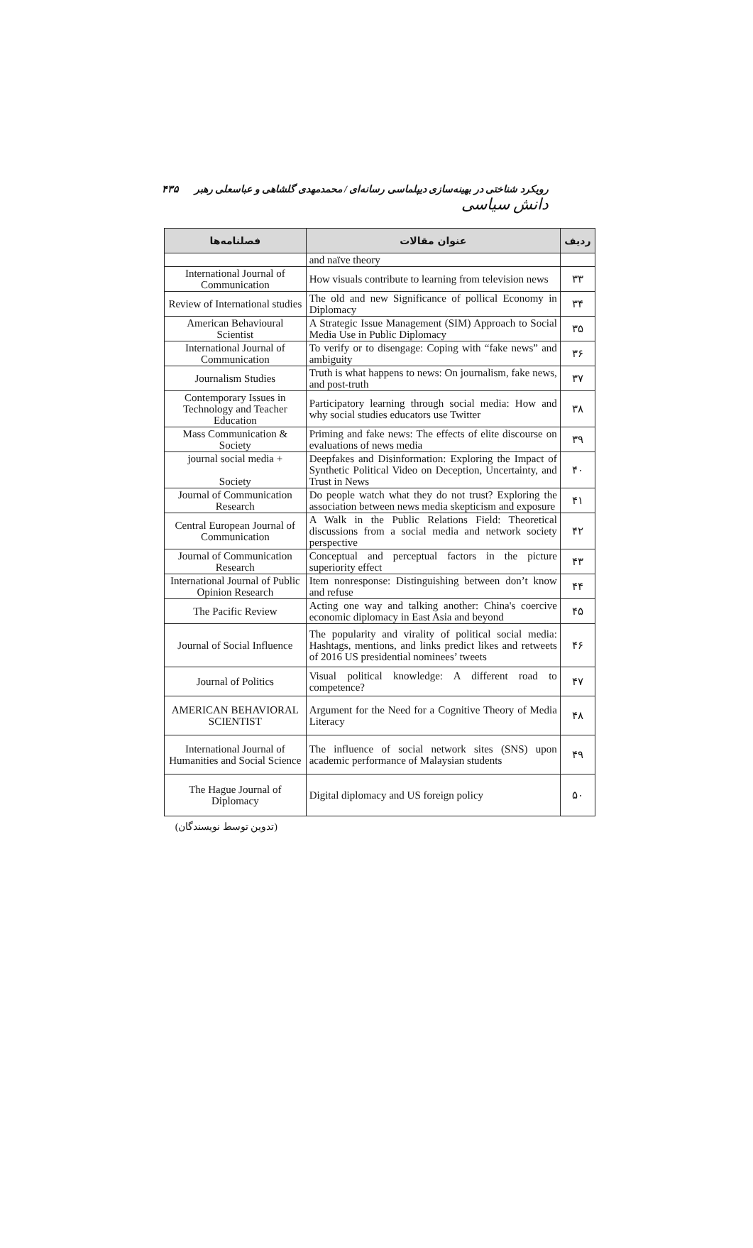رویکرد شناختی در بهینه‌سازی دیپلماسی رسانه‌ای / محمدمهدی گلشاهی و عباسعلی رهبر دانش سیاسی ۴۳۵
| ردیف | عنوان مقالات | فصلنامه‌ها |
| --- | --- | --- |
| | and naïve theory | |
| ۳۳ | How visuals contribute to learning from television news | International Journal of Communication |
| ۳۴ | The old and new Significance of pollical Economy in Diplomacy | Review of International studies |
| ۳۵ | A Strategic Issue Management (SIM) Approach to Social Media Use in Public Diplomacy | American Behavioural Scientist |
| ۳۶ | To verify or to disengage: Coping with “fake news” and ambiguity | International Journal of Communication |
| ۳۷ | Truth is what happens to news: On journalism, fake news, and post-truth | Journalism Studies |
| ۳۸ | Participatory learning through social media: How and why social studies educators use Twitter | Contemporary Issues in Technology and Teacher Education |
| ۳۹ | Priming and fake news: The effects of elite discourse on evaluations of news media | Mass Communication & Society |
| ۴۰ | Deepfakes and Disinformation: Exploring the Impact of Synthetic Political Video on Deception, Uncertainty, and Trust in News | journal social media + Society |
| ۴۱ | Do people watch what they do not trust? Exploring the association between news media skepticism and exposure | Journal of Communication Research |
| ۴۲ | A Walk in the Public Relations Field: Theoretical discussions from a social media and network society perspective | Central European Journal of Communication |
| ۴۳ | Conceptual and perceptual factors in the picture superiority effect | Journal of Communication Research |
| ۴۴ | Item nonresponse: Distinguishing between don’t know and refuse | International Journal of Public Opinion Research |
| ۴۵ | Acting one way and talking another: China's coercive economic diplomacy in East Asia and beyond | The Pacific Review |
| ۴۶ | The popularity and virality of political social media: Hashtags, mentions, and links predict likes and retweets of 2016 US presidential nominees’ tweets | Journal of Social Influence |
| ۴۷ | Visual political knowledge: A different road to competence? | Journal of Politics |
| ۴۸ | Argument for the Need for a Cognitive Theory of Media Literacy | AMERICAN BEHAVIORAL SCIENTIST |
| ۴۹ | The influence of social network sites (SNS) upon academic performance of Malaysian students | International Journal of Humanities and Social Science |
| ۵۰ | Digital diplomacy and US foreign policy | The Hague Journal of Diplomacy |
(تدوین توسط نویسندگان)